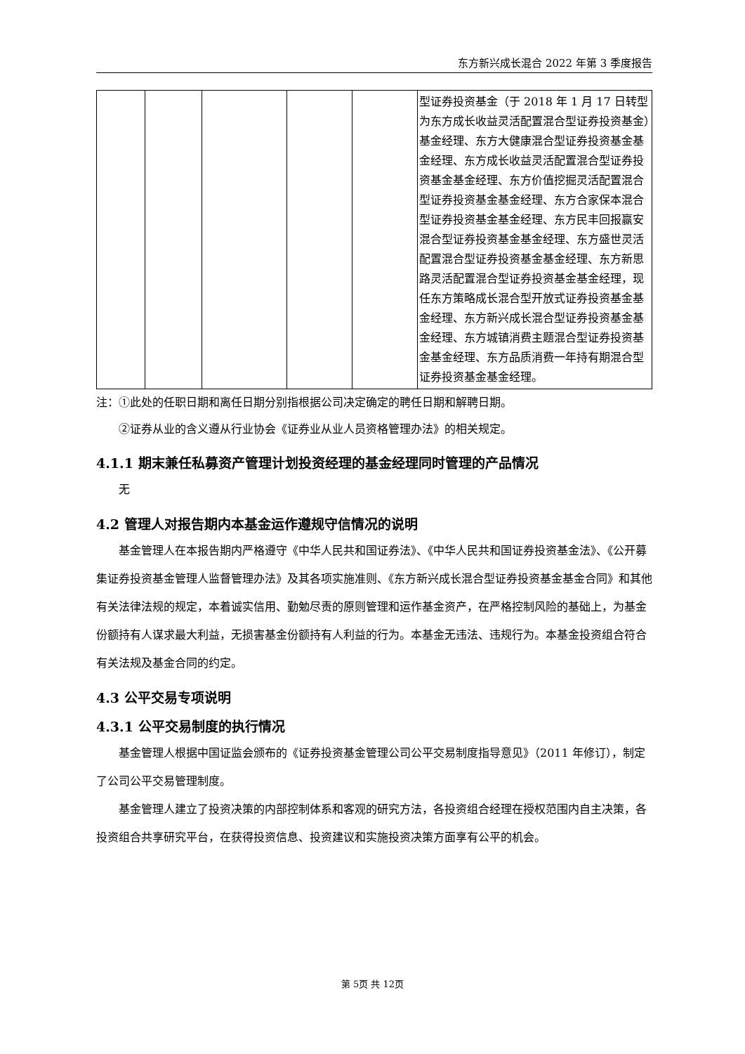东方新兴成长混合 2022 年第 3 季度报告
| | | | | | 型证券投资基金（于 2018 年 1 月 17 日转型为东方成长收益灵活配置混合型证券投资基金）基金经理、东方大健康混合型证券投资基金基金经理、东方成长收益灵活配置混合型证券投资基金基金经理、东方价值挖掘灵活配置混合型证券投资基金基金经理、东方合家保本混合型证券投资基金基金经理、东方民丰回报赢安混合型证券投资基金基金经理、东方盛世灵活配置混合型证券投资基金基金经理、东方新思路灵活配置混合型证券投资基金基金经理，现任东方策略成长混合型开放式证券投资基金基金经理、东方新兴成长混合型证券投资基金基金经理、东方城镇消费主题混合型证券投资基金基金经理、东方品质消费一年持有期混合型证券投资基金基金经理。 |
注：①此处的任职日期和离任日期分别指根据公司决定确定的聘任日期和解聘日期。
②证券从业的含义遵从行业协会《证券业从业人员资格管理办法》的相关规定。
4.1.1 期末兼任私募资产管理计划投资经理的基金经理同时管理的产品情况
无
4.2 管理人对报告期内本基金运作遵规守信情况的说明
基金管理人在本报告期内严格遵守《中华人民共和国证券法》、《中华人民共和国证券投资基金法》、《公开募集证券投资基金管理人监督管理办法》及其各项实施准则、《东方新兴成长混合型证券投资基金基金合同》和其他有关法律法规的规定，本着诚实信用、勤勉尽责的原则管理和运作基金资产，在严格控制风险的基础上，为基金份额持有人谋求最大利益，无损害基金份额持有人利益的行为。本基金无违法、违规行为。本基金投资组合符合有关法规及基金合同的约定。
4.3 公平交易专项说明
4.3.1 公平交易制度的执行情况
基金管理人根据中国证监会颁布的《证券投资基金管理公司公平交易制度指导意见》（2011 年修订），制定了公司公平交易管理制度。
基金管理人建立了投资决策的内部控制体系和客观的研究方法，各投资组合经理在授权范围内自主决策，各投资组合共享研究平台，在获得投资信息、投资建议和实施投资决策方面享有公平的机会。
第 5页 共 12页